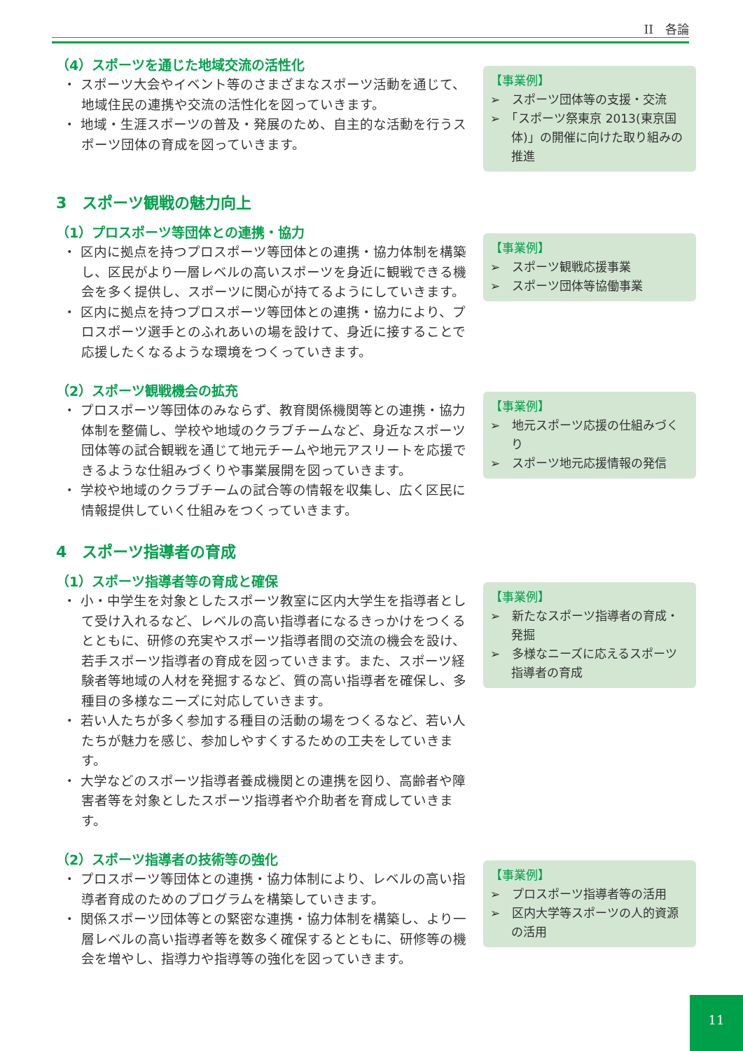II　各論
（4）スポーツを通じた地域交流の活性化
・ スポーツ大会やイベント等のさまざまなスポーツ活動を通じて、地域住民の連携や交流の活性化を図っていきます。
・ 地域・生涯スポーツの普及・発展のため、自主的な活動を行うスポーツ団体の育成を図っていきます。
【事業例】
➢　スポーツ団体等の支援・交流
➢　「スポーツ祭東京 2013(東京国体)」の開催に向けた取り組みの推進
3　スポーツ観戦の魅力向上
（1）プロスポーツ等団体との連携・協力
・ 区内に拠点を持つプロスポーツ等団体との連携・協力体制を構築し、区民がより一層レベルの高いスポーツを身近に観戦できる機会を多く提供し、スポーツに関心が持てるようにしていきます。
・ 区内に拠点を持つプロスポーツ等団体との連携・協力により、プロスポーツ選手とのふれあいの場を設けて、身近に接することで応援したくなるような環境をつくっていきます。
【事業例】
➢　スポーツ観戦応援事業
➢　スポーツ団体等協働事業
（2）スポーツ観戦機会の拡充
・ プロスポーツ等団体のみならず、教育関係機関等との連携・協力体制を整備し、学校や地域のクラブチームなど、身近なスポーツ団体等の試合観戦を通じて地元チームや地元アスリートを応援できるような仕組みづくりや事業展開を図っていきます。
・ 学校や地域のクラブチームの試合等の情報を収集し、広く区民に情報提供していく仕組みをつくっていきます。
【事業例】
➢　地元スポーツ応援の仕組みづくり
➢　スポーツ地元応援情報の発信
4　スポーツ指導者の育成
（1）スポーツ指導者等の育成と確保
・ 小・中学生を対象としたスポーツ教室に区内大学生を指導者として受け入れるなど、レベルの高い指導者になるきっかけをつくるとともに、研修の充実やスポーツ指導者間の交流の機会を設け、若手スポーツ指導者の育成を図っていきます。また、スポーツ経験者等地域の人材を発掘するなど、質の高い指導者を確保し、多種目の多様なニーズに対応していきます。
・ 若い人たちが多く参加する種目の活動の場をつくるなど、若い人たちが魅力を感じ、参加しやすくするための工夫をしていきます。
・ 大学などのスポーツ指導者養成機関との連携を図り、高齢者や障害者等を対象としたスポーツ指導者や介助者を育成していきます。
【事業例】
➢　新たなスポーツ指導者の育成・発掘
➢　多様なニーズに応えるスポーツ指導者の育成
（2）スポーツ指導者の技術等の強化
・ プロスポーツ等団体との連携・協力体制により、レベルの高い指導者育成のためのプログラムを構築していきます。
・ 関係スポーツ団体等との緊密な連携・協力体制を構築し、より一層レベルの高い指導者等を数多く確保するとともに、研修等の機会を増やし、指導力や指導等の強化を図っていきます。
【事業例】
➢　プロスポーツ指導者等の活用
➢　区内大学等スポーツの人的資源の活用
11